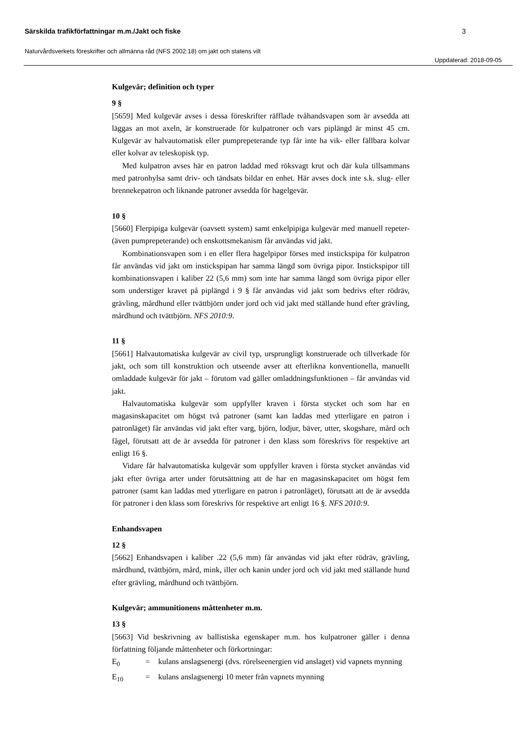Särskilda trafikförfattningar m.m./Jakt och fiske 3
Naturvårdsverkets föreskrifter och allmänna råd (NFS 2002:18) om jakt och statens vilt
Uppdaterad: 2018-09-05
Kulgevär; definition och typer
9 §
[5659] Med kulgevär avses i dessa föreskrifter räfflade tvåhandsvapen som är avsedda att läggas an mot axeln, är konstruerade för kulpatroner och vars piplängd är minst 45 cm. Kulgevär av halvautomatisk eller pumprepeterande typ får inte ha vik- eller fällbara kolvar eller kolvar av teleskopisk typ.
Med kulpatron avses här en patron laddad med röksvagt krut och där kula tillsammans med patronhylsa samt driv- och tändsats bildar en enhet. Här avses dock inte s.k. slug- eller brennekepatron och liknande patroner avsedda för hagelgevär.
10 §
[5660] Flerpipiga kulgevär (oavsett system) samt enkelpipiga kulgevär med manuell repeter- (även pumprepeterande) och enskottsmekanism får användas vid jakt.
Kombinationsvapen som i en eller flera hagelpipor förses med instickspipa för kulpatron får användas vid jakt om instickspipan har samma längd som övriga pipor. Instickspipor till kombinationsvapen i kaliber 22 (5,6 mm) som inte har samma längd som övriga pipor eller som understiger kravet på piplängd i 9 § får användas vid jakt som bedrivs efter rödräv, grävling, mårdhund eller tvättbjörn under jord och vid jakt med ställande hund efter grävling, mårdhund och tvättbjörn. NFS 2010:9.
11 §
[5661] Halvautomatiska kulgevär av civil typ, ursprungligt konstruerade och tillverkade för jakt, och som till konstruktion och utseende avser att efterlikna konventionella, manuellt omladdade kulgevär för jakt – förutom vad gäller omladdningsfunktionen – får användas vid jakt.
Halvautomatiska kulgevär som uppfyller kraven i första stycket och som har en magasinskapacitet om högst två patroner (samt kan laddas med ytterligare en patron i patronläget) får användas vid jakt efter varg, björn, lodjur, bäver, utter, skogshare, mård och fågel, förutsatt att de är avsedda för patroner i den klass som föreskrivs för respektive art enligt 16 §.
Vidare får halvautomatiska kulgevär som uppfyller kraven i första stycket användas vid jakt efter övriga arter under förutsättning att de har en magasinskapacitet om högst fem patroner (samt kan laddas med ytterligare en patron i patronläget), förutsatt att de är avsedda för patroner i den klass som föreskrivs för respektive art enligt 16 §. NFS 2010:9.
Enhandsvapen
12 §
[5662] Enhandsvapen i kaliber .22 (5,6 mm) får användas vid jakt efter rödräv, grävling, mårdhund, tvättbjörn, mård, mink, iller och kanin under jord och vid jakt med ställande hund efter grävling, mårdhund och tvättbjörn.
Kulgevär; ammunitionens måttenheter m.m.
13 §
[5663] Vid beskrivning av ballistiska egenskaper m.m. hos kulpatroner gäller i denna författning följande måttenheter och förkortningar:
E<sub>0</sub> = kulans anslagsenergi (dvs. rörelseenergien vid anslaget) vid vapnets mynning
E<sub>10</sub> = kulans anslagsenergi 10 meter från vapnets mynning